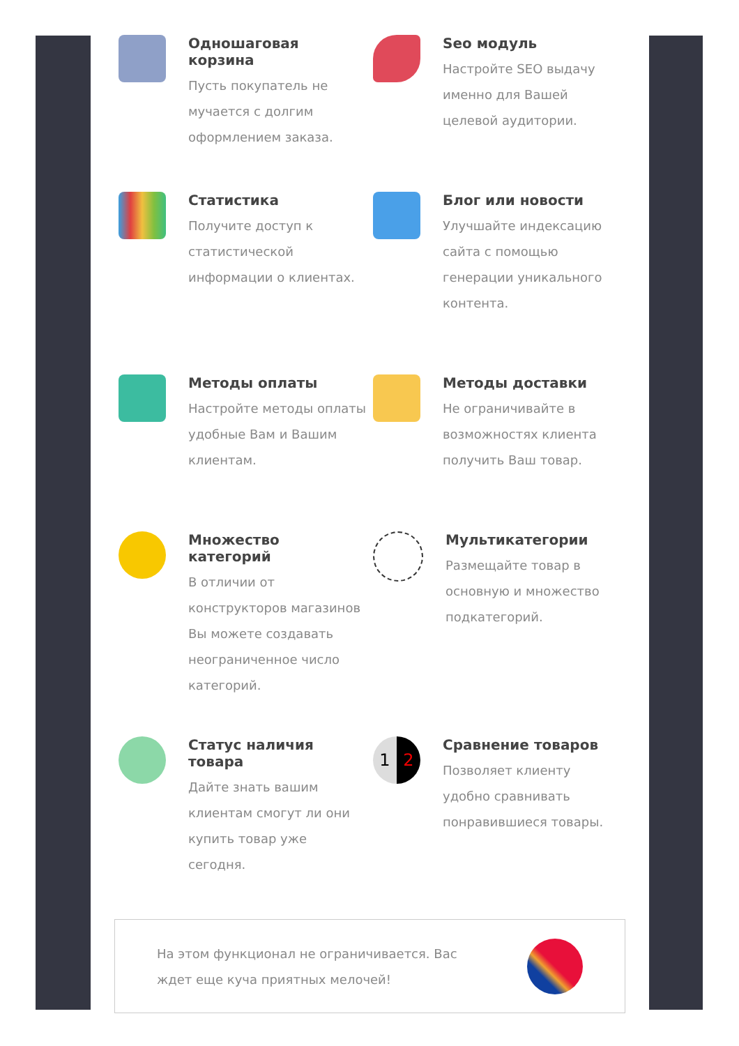Одношаговая корзина
Пусть покупатель не мучается с долгим оформлением заказа.
Seo модуль
Настройте SEO выдачу именно для Вашей целевой аудитории.
Статистика
Получите доступ к статистической информации о клиентах.
Блог или новости
Улучшайте индексацию сайта с помощью генерации уникального контента.
Методы оплаты
Настройте методы оплаты удобные Вам и Вашим клиентам.
Методы доставки
Не ограничивайте в возможностях клиента получить Ваш товар.
Множество категорий
В отличии от конструкторов магазинов Вы можете создавать неограниченное число категорий.
Мультикатегории
Размещайте товар в основную и множество подкатегорий.
Статус наличия товара
Дайте знать вашим клиентам смогут ли они купить товар уже сегодня.
1 2
Сравнение товаров
Позволяет клиенту удобно сравнивать понравившиеся товары.
На этом функционал не ограничивается. Вас ждет еще куча приятных мелочей!